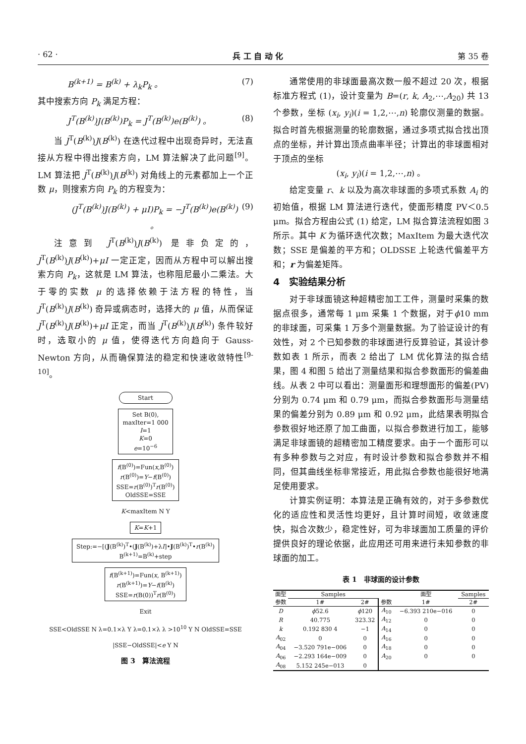· 62 · 兵 工 自 动 化 第 35 卷
B<sup>(k+1)</sup> = B<sup>(k)</sup> + λ<sub>k</sub>P<sub>k</sub> 。 (7)
其中搜索方向 P<sub>k</sub> 满足方程：
J<sup>T</sup>(B<sup>(k)</sup>)J(B<sup>(k)</sup>)P<sub>k</sub> = J<sup>T</sup>(B<sup>(k)</sup>)e(B<sup>(k)</sup>) 。 (8)
当 J<sup>T</sup>(B<sup>(k)</sup>)J(B<sup>(k)</sup>) 在迭代过程中出现奇异时，无法直接从方程中得出搜索方向，LM 算法解决了此问题<sup>[9]</sup>。LM 算法把 J<sup>T</sup>(B<sup>(k)</sup>)J(B<sup>(k)</sup>) 对角线上的元素都加上一个正数 μ，则搜索方向 P<sub>k</sub> 的方程变为：
(J<sup>T</sup>(B<sup>(k)</sup>)J(B<sup>(k)</sup>) + μI)P<sub>k</sub> = −J<sup>T</sup>(B<sup>(k)</sup>)e(B<sup>(k)</sup>) 。 (9)
注意到 J<sup>T</sup>(B<sup>(k)</sup>)J(B<sup>(k)</sup>) 是非负定的，J<sup>T</sup>(B<sup>(k)</sup>)J(B<sup>(k)</sup>)+μI 一定正定，因而从方程中可以解出搜索方向 P<sub>k</sub>，这就是 LM 算法，也称阻尼最小二乘法。大于零的实数 μ 的选择依赖于法方程的特性，当 J<sup>T</sup>(B<sup>(k)</sup>)J(B<sup>(k)</sup>) 奇异或病态时，选择大的 μ 值，从而保证 J<sup>T</sup>(B<sup>(k)</sup>)J(B<sup>(k)</sup>)+μI 正定，而当 J<sup>T</sup>(B<sup>(k)</sup>)J(B<sup>(k)</sup>) 条件较好时，选取小的 μ 值，使得迭代方向趋向于 Gauss-Newton 方向，从而确保算法的稳定和快速收敛特性<sup>[9-10]</sup>。
Start
Set B(0),
maxIter=1 000
I=1
K=0
e=10<sup>−6</sup>
f(B<sup>(0)</sup>)=Fun(x,B<sup>(0)</sup>)
r(B<sup>(0)</sup>)=Y−f(B<sup>(0)</sup>)
SSE=r(B<sup>(0)</sup>)<sup>T</sup>r(B<sup>(0)</sup>)
OldSSE=SSE
K<maxItem N Y
K=K+1
Step:=−[(J(B<sup>(k)</sup>)<sup>T</sup>•(J(B<sup>(k)</sup>)+λI]•J(B<sup>(k)</sup>)<sup>T</sup>•r(B<sup>(k)</sup>)
B<sup>(k+1)</sup>=B<sup>(k)</sup>+step
f(B<sup>(k+1)</sup>)=Fun(x, B<sup>(k+1)</sup>)
r(B<sup>(k+1)</sup>)=Y−f(B<sup>(k)</sup>)
SSE=r(B(0))<sup>T</sup>r(B<sup>(0)</sup>)
Exit
SSE<OldSSE N λ=0.1×λ Y λ=0.1×λ λ >10<sup>10</sup> Y N OldSSE=SSE
|SSE−OldSSE|<e Y N
图 3　算法流程
通常使用的非球面最高次数一般不超过 20 次，根据标准方程式 (1)，设计变量为 B=(r, k, A<sub>2</sub>,⋯,A<sub>20</sub>) 共 13 个参数，坐标 (x<sub>i</sub>, y<sub>i</sub>)(i = 1,2,⋯,n) 轮廓仪测量的数据。拟合时首先根据测量的轮廓数据，通过多项式拟合找出顶点的坐标，并计算出顶点曲率半径；计算出的非球面相对于顶点的坐标
(x<sub>i</sub>, y<sub>i</sub>)(i = 1,2,⋯,n) 。
给定变量 r、k 以及为高次非球面的多项式系数 A<sub>i</sub> 的初始值，根据 LM 算法进行迭代，使面形精度 PV＜0.5 μm。拟合方程由公式 (1) 给定，LM 拟合算法流程如图 3 所示。其中 K 为循环迭代次数；MaxItem 为最大迭代次数；SSE 是偏差的平方和；OLDSSE 上轮迭代偏差平方和；r 为偏差矩阵。
4　实验结果分析
对于非球面镜这种超精密加工工件，测量时采集的数据点很多，通常每 1 μm 采集 1 个数据，对于ϕ10 mm 的非球面，可采集 1 万多个测量数据。为了验证设计的有效性，对 2 个已知参数的非球面进行反算验证，其设计参数如表 1 所示，而表 2 给出了 LM 优化算法的拟合结果，图 4 和图 5 给出了测量结果和拟合参数面形的偏差曲线。从表 2 中可以看出：测量面形和理想面形的偏差(PV)分别为 0.74 μm 和 0.79 μm，而拟合参数面形与测量结果的偏差分别为 0.89 μm 和 0.92 μm，此结果表明拟合参数很好地还原了加工曲面，以拟合参数进行加工，能够满足非球面镜的超精密加工精度要求。由于一个面形可以有多种参数与之对应，有时设计参数和拟合参数并不相同，但其曲线坐标非常接近，用此拟合参数也能很好地满足使用要求。
计算实例证明：本算法是正确有效的，对于多参数优化的适应性和灵活性均更好，且计算时间短，收敛速度快，拟合次数少，稳定性好，可为非球面加工质量的评价提供良好的理论依据，此应用还可用来进行未知参数的非球面的加工。
表 1　非球面的设计参数
| 面型 | Samples | | | 面型 | Samples | |
| --- | --- | --- | --- | --- | --- | --- |
| 参数 | 1# | 2# | | 参数 | 1# | 2# |
| D | ϕ 52.6 | ϕ 120 | A<sub>10</sub> | −6.393 210e−016 | 0 | |
| R | 40.775 | 323.32 | A<sub>12</sub> | 0 | 0 | |
| k | 0.192 830 4 | −1 | A<sub>14</sub> | 0 | 0 | |
| A<sub>02</sub> | 0 | 0 | A<sub>16</sub> | 0 | 0 | |
| A<sub>04</sub> | −3.520 791e−006 | 0 | A<sub>18</sub> | 0 | 0 | |
| A<sub>06</sub> | −2.293 164e−009 | 0 | A<sub>20</sub> | 0 | 0 | |
| A<sub>08</sub> | 5.152 245e−013 | 0 | | | | |